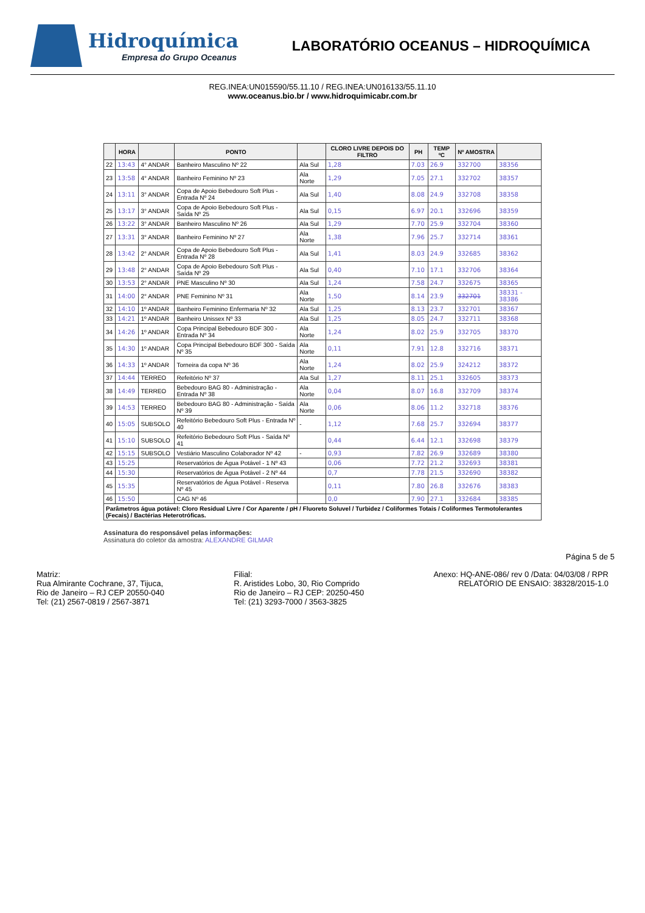Hidroquímica
Empresa do Grupo Oceanus
LABORATÓRIO OCEANUS – HIDROQUÍMICA
REG.INEA:UN015590/55.11.10 / REG.INEA:UN016133/55.11.10
www.oceanus.bio.br / www.hidroquimicabr.com.br
| | HORA | | PONTO | | CLORO LIVRE DEPOIS DO FILTRO | PH | TEMP ºC | Nº AMOSTRA | |
| --- | --- | --- | --- | --- | --- | --- | --- | --- | --- |
| 22 | 13:43 | 4° ANDAR | Banheiro Masculino Nº 22 | Ala Sul | 1,28 | 7.03 | 26.9 | 332700 | 38356 |
| 23 | 13:58 | 4° ANDAR | Banheiro Feminino Nº 23 | Ala Norte | 1,29 | 7.05 | 27.1 | 332702 | 38357 |
| 24 | 13:11 | 3° ANDAR | Copa de Apoio Bebedouro Soft Plus - Entrada Nº 24 | Ala Sul | 1,40 | 8.08 | 24.9 | 332708 | 38358 |
| 25 | 13:17 | 3° ANDAR | Copa de Apoio Bebedouro Soft Plus - Saída Nº 25 | Ala Sul | 0,15 | 6.97 | 20.1 | 332696 | 38359 |
| 26 | 13:22 | 3° ANDAR | Banheiro Masculino Nº 26 | Ala Sul | 1,29 | 7.70 | 25.9 | 332704 | 38360 |
| 27 | 13:31 | 3° ANDAR | Banheiro Feminino Nº 27 | Ala Norte | 1,38 | 7.96 | 25.7 | 332714 | 38361 |
| 28 | 13:42 | 2° ANDAR | Copa de Apoio Bebedouro Soft Plus - Entrada Nº 28 | Ala Sul | 1,41 | 8.03 | 24.9 | 332685 | 38362 |
| 29 | 13:48 | 2° ANDAR | Copa de Apoio Bebedouro Soft Plus - Saída Nº 29 | Ala Sul | 0,40 | 7.10 | 17.1 | 332706 | 38364 |
| 30 | 13:53 | 2° ANDAR | PNE Masculino Nº 30 | Ala Sul | 1,24 | 7.58 | 24.7 | 332675 | 38365 |
| 31 | 14:00 | 2° ANDAR | PNE Feminino Nº 31 | Ala Norte | 1,50 | 8.14 | 23.9 | 332701 | 38331 - 38386 |
| 32 | 14:10 | 1º ANDAR | Banheiro Feminino Enfermaria Nº 32 | Ala Sul | 1,25 | 8.13 | 23.7 | 332701 | 38367 |
| 33 | 14:21 | 1º ANDAR | Banheiro Unissex Nº 33 | Ala Sul | 1,25 | 8.05 | 24.7 | 332711 | 38368 |
| 34 | 14:26 | 1º ANDAR | Copa Principal Bebedouro BDF 300 - Entrada Nº 34 | Ala Norte | 1,24 | 8.02 | 25.9 | 332705 | 38370 |
| 35 | 14:30 | 1º ANDAR | Copa Principal Bebedouro BDF 300 - Saída Nº 35 | Ala Norte | 0,11 | 7.91 | 12.8 | 332716 | 38371 |
| 36 | 14:33 | 1º ANDAR | Torneira da copa Nº 36 | Ala Norte | 1,24 | 8.02 | 25.9 | 324212 | 38372 |
| 37 | 14:44 | TERREO | Refeitório Nº 37 | Ala Sul | 1,27 | 8.11 | 25.1 | 332605 | 38373 |
| 38 | 14:49 | TERREO | Bebedouro BAG 80 - Administração - Entrada Nº 38 | Ala Norte | 0,04 | 8.07 | 16.8 | 332709 | 38374 |
| 39 | 14:53 | TERREO | Bebedouro BAG 80 - Administração - Saída Nº 39 | Ala Norte | 0,06 | 8.06 | 11.2 | 332718 | 38376 |
| 40 | 15:05 | SUBSOLO | Refeitório Bebedouro Soft Plus - Entrada Nº 40 | - | 1,12 | 7.68 | 25.7 | 332694 | 38377 |
| 41 | 15:10 | SUBSOLO | Refeitório Bebedouro Soft Plus - Saída Nº 41 | | 0,44 | 6.44 | 12.1 | 332698 | 38379 |
| 42 | 15:15 | SUBSOLO | Vestiário Masculino Colaborador Nº 42 | - | 0,93 | 7.82 | 26.9 | 332689 | 38380 |
| 43 | 15:25 | | Reservatórios de Água Potável - 1 Nº 43 | | 0,06 | 7.72 | 21.2 | 332693 | 38381 |
| 44 | 15:30 | | Reservatórios de Água Potável - 2 Nº 44 | | 0,7 | 7.78 | 21.5 | 332690 | 38382 |
| 45 | 15:35 | | Reservatórios de Água Potável - Reserva Nº 45 | | 0,11 | 7.80 | 26.8 | 332676 | 38383 |
| 46 | 15:50 | | CAG Nº 46 | | 0,0 | 7.90 | 27.1 | 332684 | 38385 |
| Parâmetros água potável: Cloro Residual Livre / Cor Aparente / pH / Fluoreto Soluvel / Turbidez / Coliformes Totais / Coliformes Termotolerantes (Fecais) / Bactérias Heterotróficas. | | | | | | | | | |
Assinatura do responsável pelas informações:
Assinatura do coletor da amostra: ALEXANDRE GILMAR
Página 5 de 5
Matriz:
Rua Almirante Cochrane, 37, Tijuca,
Rio de Janeiro – RJ CEP 20550-040
Tel: (21) 2567-0819 / 2567-3871
Filial:
R. Aristides Lobo, 30, Rio Comprido
Rio de Janeiro – RJ CEP: 20250-450
Tel: (21) 3293-7000 / 3563-3825
Anexo: HQ-ANE-086/ rev 0 /Data: 04/03/08 / RPR
RELATÓRIO DE ENSAIO: 38328/2015-1.0